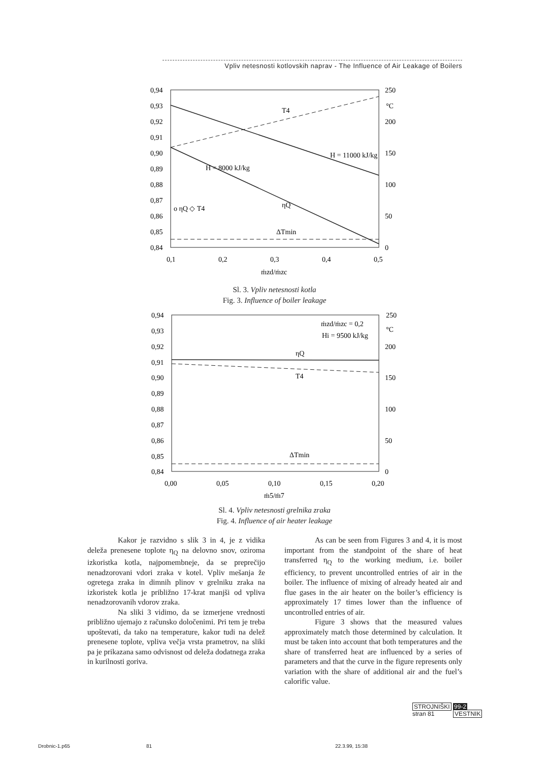Vpliv netesnosti kotlovskih naprav - The Influence of Air Leakage of Boilers
0,94
0,93
0,92
0,91
0,90
0,89
0,88
0,87
0,86
0,85
0,84
250
°C
200
150
100
50
0
0,1
0,2
0,3
0,4
0,5
ṁzd/ṁzc
T4
ηQ
ΔTmin
H = 11000 kJ/kg
H = 8000 kJ/kg
ο ηQ ◇ T4
Sl. 3. Vpliv netesnosti kotla
Fig. 3. Influence of boiler leakage
0,94
0,93
0,92
0,91
0,90
0,89
0,88
0,87
0,86
0,85
0,84
250
°C
200
150
100
50
0
0,00
0,05
0,10
0,15
0,20
ṁ5/ṁ7
ṁzd/ṁzc = 0,2
Hi = 9500 kJ/kg
ηQ
T4
ΔTmin
Sl. 4. Vpliv netesnosti grelnika zraka
Fig. 4. Influence of air heater leakage
Kakor je razvidno s slik 3 in 4, je z vidika deleža prenesene toplote η<sub>Q</sub> na delovno snov, oziroma izkoristka kotla, najpomembneje, da se preprečijo nenadzorovani vdori zraka v kotel. Vpliv mešanja že ogretega zraka in dimnih plinov v grelniku zraka na izkoristek kotla je približno 17-krat manjši od vpliva nenadzorovanih vdorov zraka.
Na sliki 3 vidimo, da se izmerjene vrednosti približno ujemajo z računsko določenimi. Pri tem je treba upoštevati, da tako na temperature, kakor tudi na delež prenesene toplote, vpliva večja vrsta prametrov, na sliki pa je prikazana samo odvisnost od deleža dodatnega zraka in kurilnosti goriva.
As can be seen from Figures 3 and 4, it is most important from the standpoint of the share of heat transferred η<sub>Q</sub> to the working medium, i.e. boiler efficiency, to prevent uncontrolled entries of air in the boiler. The influence of mixing of already heated air and flue gases in the air heater on the boiler’s efficiency is approximately 17 times lower than the influence of uncontrolled entries of air.
Figure 3 shows that the measured values approximately match those determined by calculation. It must be taken into account that both temperatures and the share of transferred heat are influenced by a series of parameters and that the curve in the figure represents only variation with the share of additional air and the fuel’s calorific value.
STROJNIŠKI 99-2
stran 81 VESTNIK
Drobnic-1.p65 81 22.3.99, 15:38